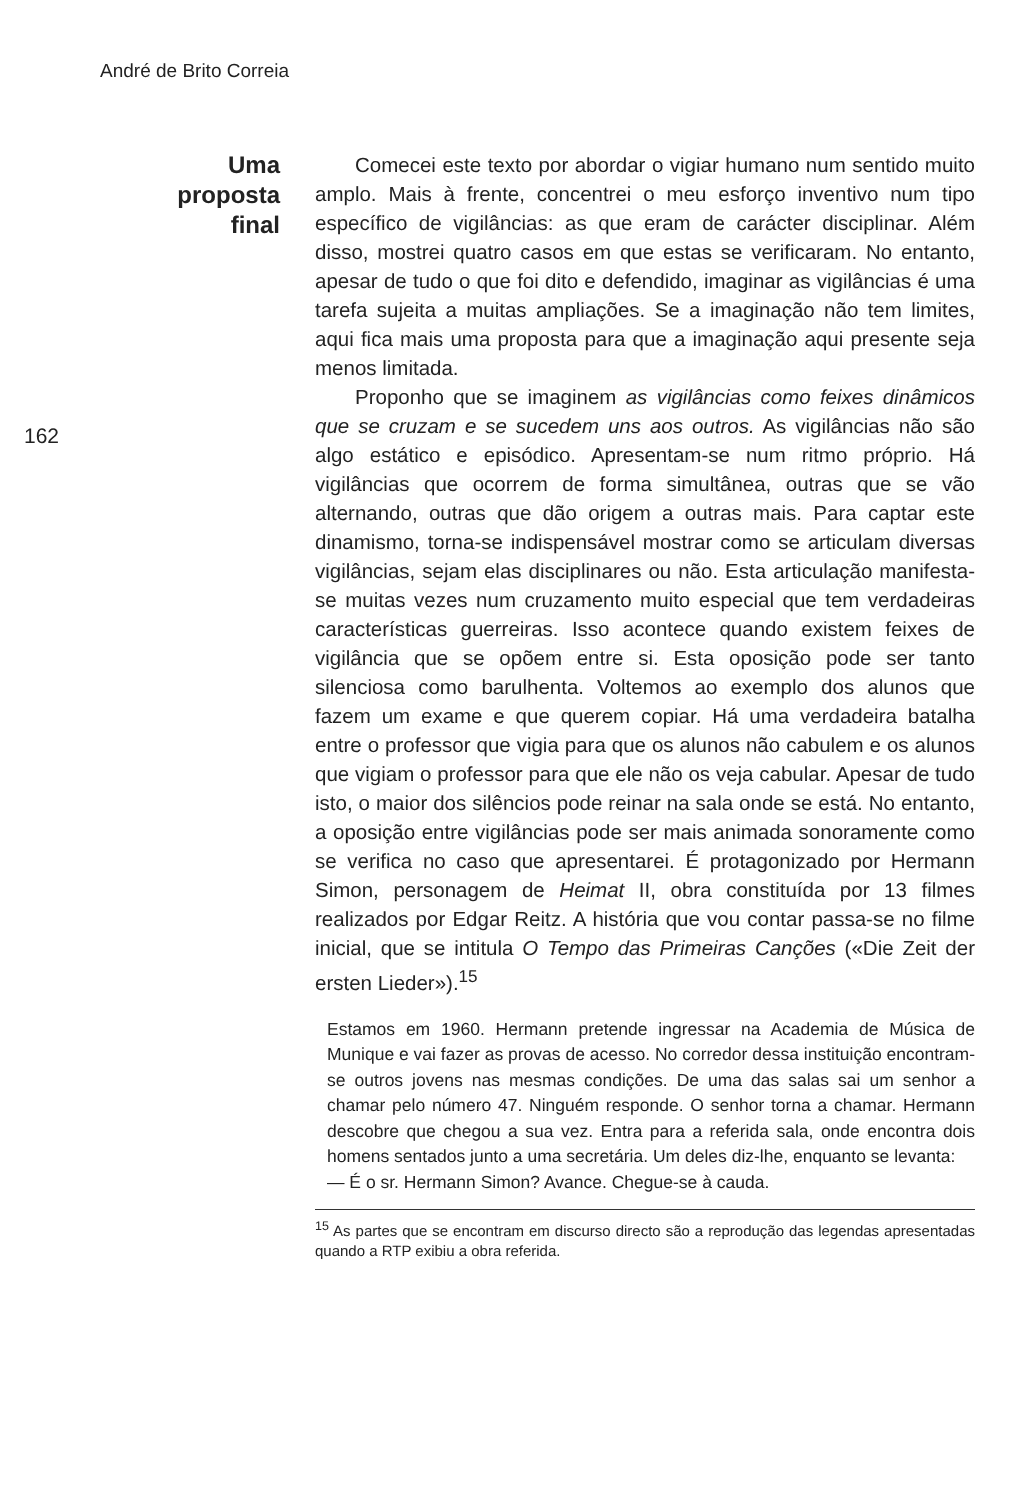André de Brito Correia
Uma
proposta
final
162
Comecei este texto por abordar o vigiar humano num sentido muito amplo. Mais à frente, concentrei o meu esforço inventivo num tipo específico de vigilâncias: as que eram de carácter disciplinar. Além disso, mostrei quatro casos em que estas se verificaram. No entanto, apesar de tudo o que foi dito e defendido, imaginar as vigilâncias é uma tarefa sujeita a muitas ampliações. Se a imaginação não tem limites, aqui fica mais uma proposta para que a imaginação aqui presente seja menos limitada.
Proponho que se imaginem as vigilâncias como feixes dinâmicos que se cruzam e se sucedem uns aos outros. As vigilâncias não são algo estático e episódico. Apresentam-se num ritmo próprio. Há vigilâncias que ocorrem de forma simultânea, outras que se vão alternando, outras que dão origem a outras mais. Para captar este dinamismo, torna-se indispensável mostrar como se articulam diversas vigilâncias, sejam elas disciplinares ou não. Esta articulação manifesta-se muitas vezes num cruzamento muito especial que tem verdadeiras características guerreiras. Isso acontece quando existem feixes de vigilância que se opõem entre si. Esta oposição pode ser tanto silenciosa como barulhenta. Voltemos ao exemplo dos alunos que fazem um exame e que querem copiar. Há uma verdadeira batalha entre o professor que vigia para que os alunos não cabulem e os alunos que vigiam o professor para que ele não os veja cabular. Apesar de tudo isto, o maior dos silêncios pode reinar na sala onde se está. No entanto, a oposição entre vigilâncias pode ser mais animada sonoramente como se verifica no caso que apresentarei. É protagonizado por Hermann Simon, personagem de Heimat II, obra constituída por 13 filmes realizados por Edgar Reitz. A história que vou contar passa-se no filme inicial, que se intitula O Tempo das Primeiras Canções («Die Zeit der ersten Lieder»).<sup>15</sup>
Estamos em 1960. Hermann pretende ingressar na Academia de Música de Munique e vai fazer as provas de acesso. No corredor dessa instituição encontram-se outros jovens nas mesmas condições. De uma das salas sai um senhor a chamar pelo número 47. Ninguém responde. O senhor torna a chamar. Hermann descobre que chegou a sua vez. Entra para a referida sala, onde encontra dois homens sentados junto a uma secretária. Um deles diz-lhe, enquanto se levanta:
— É o sr. Hermann Simon? Avance. Chegue-se à cauda.
<sup>15</sup> As partes que se encontram em discurso directo são a reprodução das legendas apresentadas quando a RTP exibiu a obra referida.